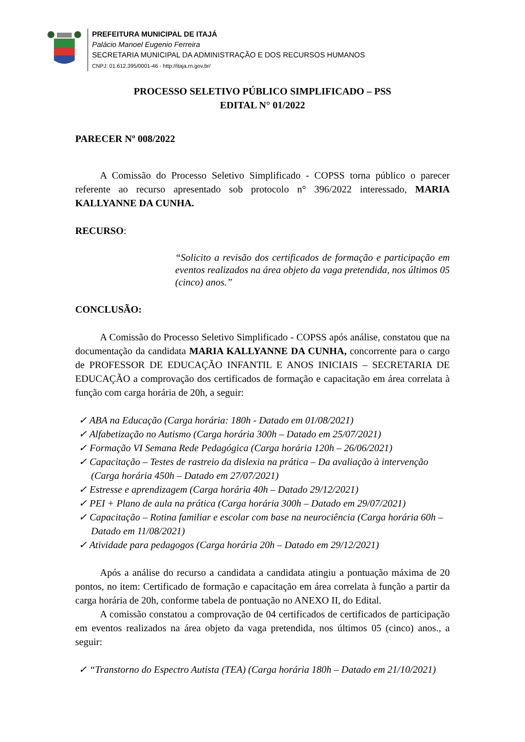PREFEITURA MUNICIPAL DE ITAJÁ
Palácio Manoel Eugenio Ferreira
SECRETARIA MUNICIPAL DA ADMINISTRAÇÃO E DOS RECURSOS HUMANOS
CNPJ: 01.612.395/0001-46 - http://itaja.rn.gov.br/
PROCESSO SELETIVO PÚBLICO SIMPLIFICADO – PSS
EDITAL N° 01/2022
PARECER Nº 008/2022
A Comissão do Processo Seletivo Simplificado - COPSS torna público o parecer referente ao recurso apresentado sob protocolo n° 396/2022 interessado, MARIA KALLYANNE DA CUNHA.
RECURSO:
“Solicito a revisão dos certificados de formação e participação em eventos realizados na área objeto da vaga pretendida, nos últimos 05 (cinco) anos.”
CONCLUSÃO:
A Comissão do Processo Seletivo Simplificado - COPSS após análise, constatou que na documentação da candidata MARIA KALLYANNE DA CUNHA, concorrente para o cargo de PROFESSOR DE EDUCAÇÃO INFANTIL E ANOS INICIAIS – SECRETARIA DE EDUCAÇÃO a comprovação dos certificados de formação e capacitação em área correlata à função com carga horária de 20h, a seguir:
✓ ABA na Educação (Carga horária: 180h - Datado em 01/08/2021)
✓ Alfabetização no Autismo (Carga horária 300h – Datado em 25/07/2021)
✓ Formação VI Semana Rede Pedagógica (Carga horária 120h – 26/06/2021)
✓ Capacitação – Testes de rastreio da dislexia na prática – Da avaliação à intervenção (Carga horária 450h – Datado em 27/07/2021)
✓ Estresse e aprendizagem (Carga horária 40h – Datado 29/12/2021)
✓ PEI + Plano de aula na prática (Carga horária 300h – Datado em 29/07/2021)
✓ Capacitação – Rotina familiar e escolar com base na neurociência (Carga horária 60h – Datado em 11/08/2021)
✓ Atividade para pedagogos (Carga horária 20h – Datado em 29/12/2021)
Após a análise do recurso a candidata a candidata atingiu a pontuação máxima de 20 pontos, no item: Certificado de formação e capacitação em área correlata à função a partir da carga horária de 20h, conforme tabela de pontuação no ANEXO II, do Edital.
A comissão constatou a comprovação de 04 certificados de certificados de participação em eventos realizados na área objeto da vaga pretendida, nos últimos 05 (cinco) anos., a seguir:
✓ “Transtorno do Espectro Autista (TEA) (Carga horária 180h – Datado em 21/10/2021)